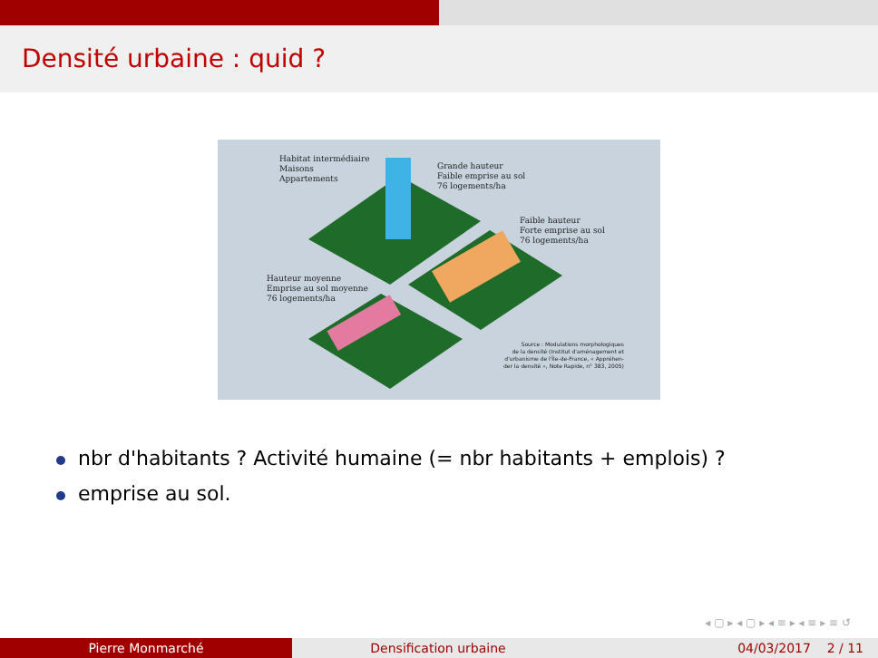Densité urbaine : quid ?
Habitat intermédiaire
Maisons
Appartements
Grande hauteur
Faible emprise au sol
76 logements/ha
Faible hauteur
Forte emprise au sol
76 logements/ha
Hauteur moyenne
Emprise au sol moyenne
76 logements/ha
Source : Modulations morphologiques
de la densité (Institut d'aménagement et
d'urbanisme de l'Île-de-France, « Appréhen-
der la densité », Note Rapide, n° 383, 2005)
nbr d'habitants ? Activité humaine (= nbr habitants + emplois) ?
emprise au sol.
◂ ▢ ▸ ◂ ▢ ▸ ◂ ≡ ▸ ◂ ≡ ▸ ≡ ↺
Pierre Monmarché Densification urbaine 04/03/2017 2 / 11